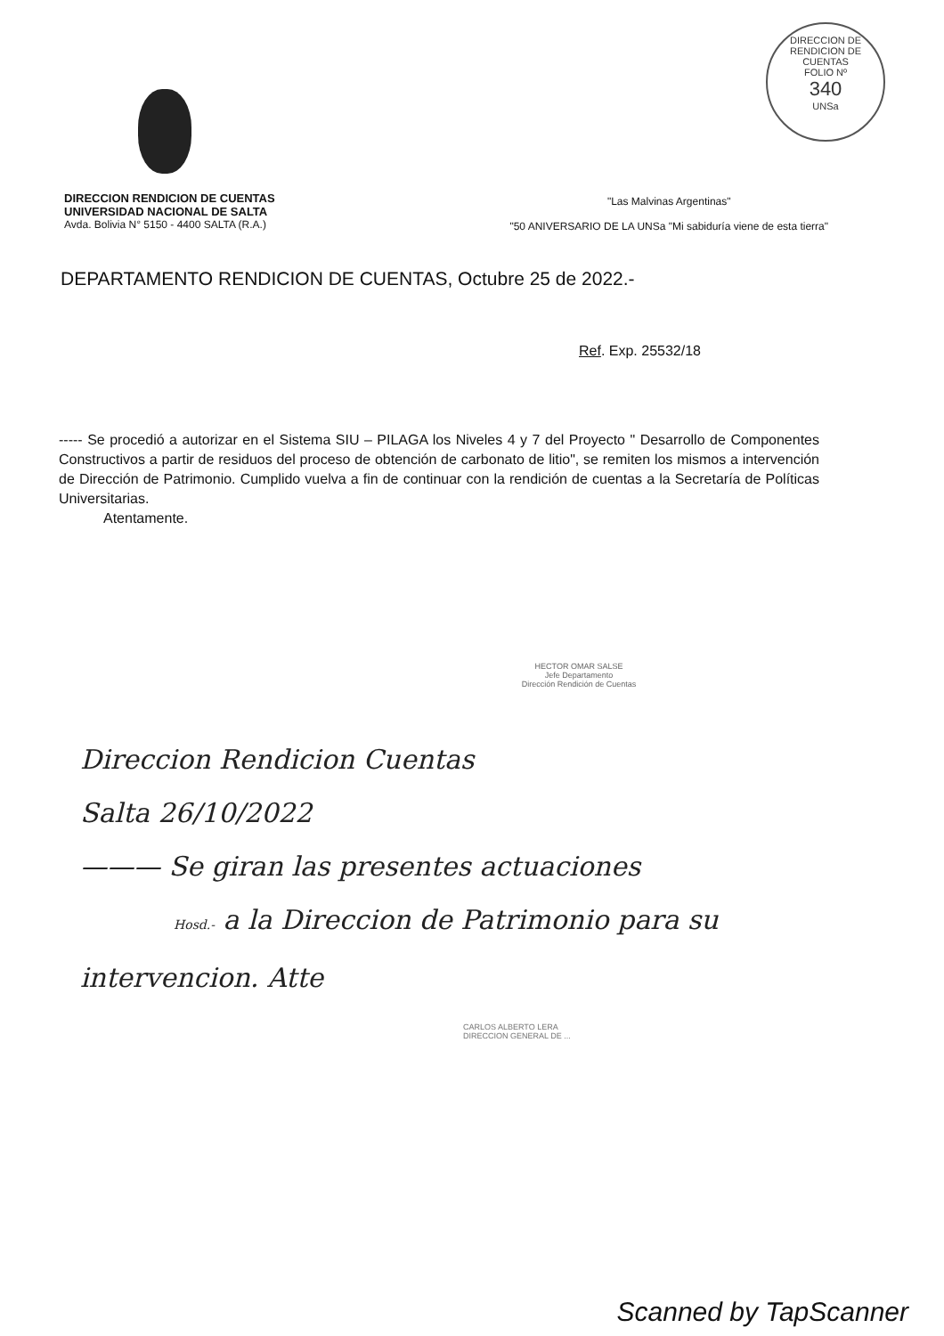DIRECCION DE RENDICION DE CUENTAS
FOLIO Nº
340
UNSa
DIRECCION RENDICION DE CUENTAS
UNIVERSIDAD NACIONAL DE SALTA
Avda. Bolivia N° 5150 - 4400 SALTA (R.A.)
"Las Malvinas Argentinas"
"50 ANIVERSARIO DE LA UNSa "Mi sabiduría viene de esta tierra"
DEPARTAMENTO RENDICION DE CUENTAS, Octubre 25 de 2022.-
Ref. Exp. 25532/18
----- Se procedió a autorizar en el Sistema SIU – PILAGA los Niveles 4 y 7 del Proyecto " Desarrollo de Componentes Constructivos a partir de residuos del proceso de obtención de carbonato de litio", se remiten los mismos a intervención de Dirección de Patrimonio. Cumplido vuelva a fin de continuar con la rendición de cuentas a la Secretaría de Políticas Universitarias.
Atentamente.
HECTOR OMAR SALSE
Jefe Departamento
Dirección Rendición de Cuentas
Direccion Rendicion Cuentas
Salta 26/10/2022
——— Se giran las presentes actuaciones
Hosd.- a la Direccion de Patrimonio para su
intervencion. Atte
CARLOS ALBERTO LERA
DIRECCION GENERAL DE ...
Scanned by TapScanner